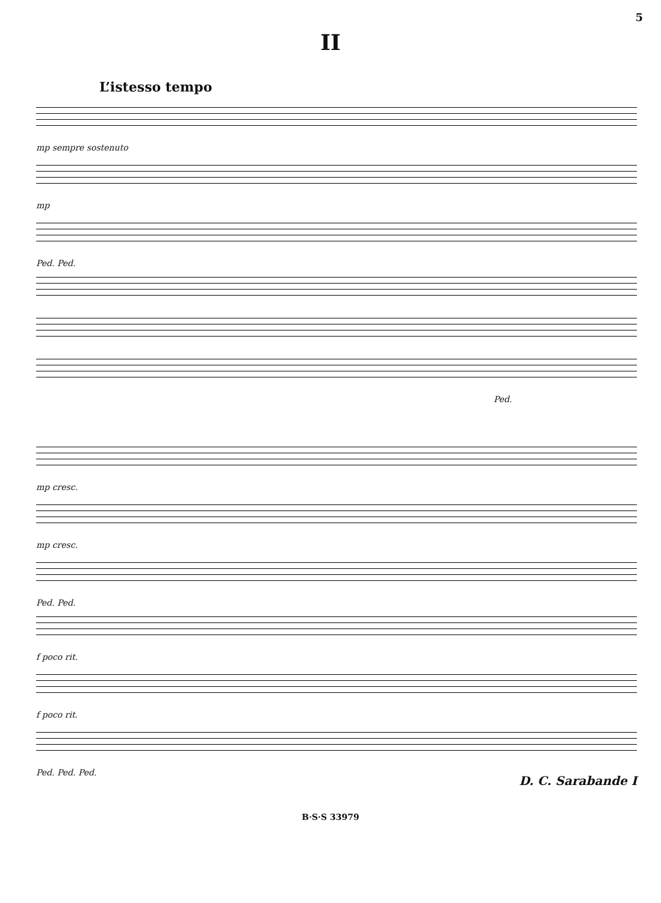5
II
L’istesso tempo
mp sempre sostenuto
mp
Ped. Ped.
Ped.
mp cresc.
mp cresc.
Ped. Ped.
f poco rit.
f poco rit.
Ped. Ped. Ped.
D. C. Sarabande I
B·S·S 33979